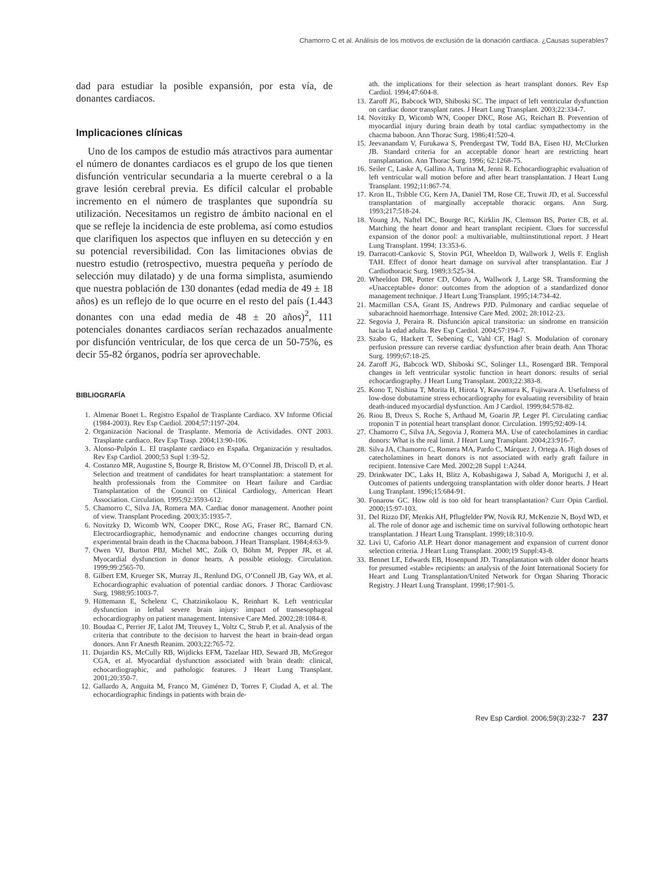Chamorro C et al. Análisis de los motivos de exclusión de la donación cardiaca. ¿Causas superables?
dad para estudiar la posible expansión, por esta vía, de donantes cardiacos.
Implicaciones clínicas
Uno de los campos de estudio más atractivos para aumentar el número de donantes cardiacos es el grupo de los que tienen disfunción ventricular secundaria a la muerte cerebral o a la grave lesión cerebral previa. Es difícil calcular el probable incremento en el número de trasplantes que supondría su utilización. Necesitamos un registro de ámbito nacional en el que se refleje la incidencia de este problema, así como estudios que clarifiquen los aspectos que influyen en su detección y en su potencial reversibilidad. Con las limitaciones obvias de nuestro estudio (retrospectivo, muestra pequeña y período de selección muy dilatado) y de una forma simplista, asumiendo que nuestra población de 130 donantes (edad media de 49 ± 18 años) es un reflejo de lo que ocurre en el resto del país (1.443 donantes con una edad media de 48 ± 20 años)<sup>2</sup>, 111 potenciales donantes cardiacos serían rechazados anualmente por disfunción ventricular, de los que cerca de un 50-75%, es decir 55-82 órganos, podría ser aprovechable.
BIBLIOGRAFÍA
1. Almenar Bonet L. Registro Español de Trasplante Cardiaco. XV Informe Oficial (1984-2003). Rev Esp Cardiol. 2004;57:1197-204.
2. Organización Nacional de Trasplante. Memoria de Actividades. ONT 2003. Trasplante cardiaco. Rev Esp Trasp. 2004;13:90-106.
3. Alonso-Pulpón L. El trasplante cardiaco en España. Organización y resultados. Rev Esp Cardiol. 2000;53 Supl 1:39-52.
4. Costanzo MR, Augustine S, Bourge R, Bristow M, O’Connel JB, Driscoll D, et al. Selection and treatment of candidates for heart transplantation: a statement for health professionals from the Commitee on Heart failure and Cardiac Transplantation of the Council on Clinical Cardiology, American Heart Association. Circulation. 1995;92:3593-612.
5. Chamorro C, Silva JA, Romera MA. Cardiac donor management. Another point of view. Transplant Proceding. 2003;35:1935-7.
6. Novitzky D, Wicomb WN, Cooper DKC, Rose AG, Fraser RC, Barnard CN. Electrocardiographic, hemodynamic and endocrine changes occurring during experimental brain death in the Chacma baboon. J Heart Transplant. 1984;4:63-9.
7. Owen VJ, Burton PBJ, Michel MC, Zolk O, Böhm M, Pepper JR, et al. Myocardial dysfunction in donor hearts. A possible etiology. Circulation. 1999;99:2565-70.
8. Gilbert EM, Krueger SK, Murray JL, Renlund DG, O’Connell JB, Gay WA, et al. Echocardiographic evaluation of potential cardiac donors. J Thorac Cardiovasc Surg. 1988;95:1003-7.
9. Hüttemann E, Schelenz C, Chatzinikolaou K, Reinhart K. Left ventricular dysfunction in lethal severe brain injury: impact of transesophageal echocardiography on patient management. Intensive Care Med. 2002;28:1084-8.
10. Boudaa C, Perrier JF, Lalot JM, Treuvey L, Voltz C, Strub P, et al. Analysis of the criteria that contribute to the decision to harvest the heart in brain-dead organ donors. Ann Fr Anesth Reanim. 2003;22:765-72.
11. Dujardin KS, McCully RB, Wijdicks EFM, Tazelaar HD, Seward JB, McGregor CGA, et al. Myocardial dysfunction associated with brain death: clinical, echocardiographic, and pathologic features. J Heart Lung Transplant. 2001;20:350-7.
12. Gallardo A, Anguita M, Franco M, Giménez D, Torres F, Ciudad A, et al. The echocardiographic findings in patients with brain de-
ath. the implications for their selection as heart transplant donors. Rev Esp Cardiol. 1994;47:604-8.
13. Zaroff JG, Babcock WD, Shiboski SC. The impact of left ventricular dysfunction on cardiac donor transplant rates. J Heart Lung Transplant. 2003;22:334-7.
14. Novitzky D, Wicomb WN, Cooper DKC, Rose AG, Reichart B. Prevention of myocardial injury during brain death by total cardiac sympathectomy in the chacma baboon. Ann Thorac Surg. 1986;41:520-4.
15. Jeevanandam V, Furukawa S, Prendergast TW, Todd BA, Eisen HJ, McClurken JB. Standard criteria for an acceptable donor heart are restricting heart transplantation. Ann Thorac Surg. 1996; 62:1268-75.
16. Seiler C, Laske A, Gallino A, Turina M, Jenni R. Echocardiographic evaluation of left ventricular wall motion before and after heart transplantation. J Heart Lung Transplant. 1992;11:867-74.
17. Kron IL, Tribble CG, Kern JA, Daniel TM, Rose CE, Truwit JD, et al. Successful transplantation of marginally acceptable thoracic organs. Ann Surg. 1993;217:518-24.
18. Young JA, Naftel DC, Bourge RC, Kirklin JK, Clemson BS, Porter CB, et al. Matching the heart donor and heart transplant recipient. Clues for successful expansion of the donor pool: a multivariable, multiinstitutional report. J Heart Lung Transplant. 1994; 13:353-6.
19. Darracott-Cankovic S, Stovin PGI, Wheeldon D, Wallwork J, Wells F. English TAH. Effect of donor heart damage on survival after transplantation. Eur J Cardiothoracic Surg. 1989;3:525-34.
20. Wheeldon DR, Potter CD, Oduro A, Wallwork J, Large SR. Transforming the «Unacceptable» donor: outcomes from the adoption of a standardized donor management technique. J Heart Lung Transplant. 1995;14:734-42.
21. Macmillan CSA, Grant IS, Andrews PJD. Pulmonary and cardiac sequelae of subarachnoid haemorrhage. Intensive Care Med. 2002; 28:1012-23.
22. Segovia J, Peraira R. Disfunción apical transitoria: un síndrome en transición hacia la edad adulta. Rev Esp Cardiol. 2004;57:194-7.
23. Szabo G, Hackert T, Sebening C, Vahl CF, Hagl S. Modulation of coronary perfusion pressure can reverse cardiac dysfunction after brain death. Ann Thorac Surg. 1999;67:18-25.
24. Zaroff JG, Babcock WD, Shiboski SC, Solinger LL, Rosengard BR. Temporal changes in left ventricular systolic function in heart donors: results of serial echocardiography. J Heart Lung Transplant. 2003;22:383-8.
25. Kono T, Nishina T, Morita H, Hirota Y, Kawamura K, Fujiwara A. Usefulness of low-dose dobutamine stress echocardiography for evaluating reversibility of brain death-induced myocardial dysfunction. Am J Cardiol. 1999;84:578-82.
26. Riou B, Dreux S, Roche S, Arthaud M, Goarin JP, Leger Pl. Circulating cardiac troponin T in potential heart transplant donor. Circulation. 1995;92:409-14.
27. Chamorro C, Silva JA, Segovia J, Romera MA. Use of catecholamines in cardiac donors: What is the real limit. J Heart Lung Transplant. 2004;23:916-7.
28. Silva JA, Chamorro C, Romera MA, Pardo C, Márquez J, Ortega A. High doses of catecholamines in heart donors is not associated with early graft failure in recipient. Intensive Care Med. 2002;28 Suppl 1:A244.
29. Drinkwater DC, Laks H, Blitz A, Kobashigawa J, Sabad A, Moriguchi J, et al. Outcomes of patients undergoing transplantation with older donor hearts. J Heart Lung Tranplant. 1996;15:684-91.
30. Fonarow GC. How old is too old for heart transplantation? Curr Opin Cardiol. 2000;15:97-103.
31. Del Rizzo DF, Menkis AH, Pflugfelder PW, Novik RJ, McKenzie N, Boyd WD, et al. The role of donor age and ischemic time on survival following orthotopic heart transplantation. J Heart Lung Transplant. 1999;18:310-9.
32. Livi U, Caforio ALP. Heart donor management and expansion of current donor selection criteria. J Heart Lung Transplant. 2000;19 Suppl:43-8.
33. Bennet LE, Edwards EB, Hosenpund JD. Transplantation with older donor hearts for presumed «stable» recipients: an analysis of the Joint International Society for Heart and Lung Transplantation/United Network for Organ Sharing Thoracic Registry. J Heart Lung Transplant. 1998;17:901-5.
Rev Esp Cardiol. 2006;59(3):232-7 237